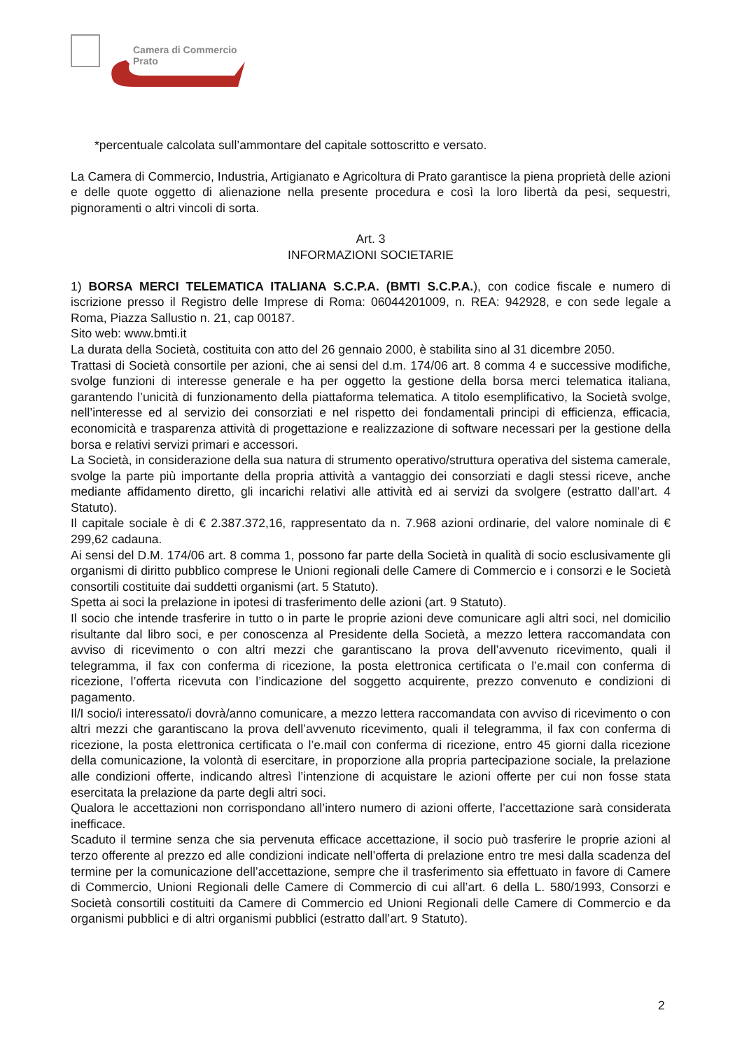Camera di Commercio
Prato
*percentuale calcolata sull’ammontare del capitale sottoscritto e versato.
La Camera di Commercio, Industria, Artigianato e Agricoltura di Prato garantisce la piena proprietà delle azioni e delle quote oggetto di alienazione nella presente procedura e così la loro libertà da pesi, sequestri, pignoramenti o altri vincoli di sorta.
Art. 3
INFORMAZIONI SOCIETARIE
1) BORSA MERCI TELEMATICA ITALIANA S.C.P.A. (BMTI S.C.P.A.), con codice fiscale e numero di iscrizione presso il Registro delle Imprese di Roma: 06044201009, n. REA: 942928, e con sede legale a Roma, Piazza Sallustio n. 21, cap 00187.
Sito web: www.bmti.it
La durata della Società, costituita con atto del 26 gennaio 2000, è stabilita sino al 31 dicembre 2050.
Trattasi di Società consortile per azioni, che ai sensi del d.m. 174/06 art. 8 comma 4 e successive modifiche, svolge funzioni di interesse generale e ha per oggetto la gestione della borsa merci telematica italiana, garantendo l’unicità di funzionamento della piattaforma telematica. A titolo esemplificativo, la Società svolge, nell’interesse ed al servizio dei consorziati e nel rispetto dei fondamentali principi di efficienza, efficacia, economicità e trasparenza attività di progettazione e realizzazione di software necessari per la gestione della borsa e relativi servizi primari e accessori.
La Società, in considerazione della sua natura di strumento operativo/struttura operativa del sistema camerale, svolge la parte più importante della propria attività a vantaggio dei consorziati e dagli stessi riceve, anche mediante affidamento diretto, gli incarichi relativi alle attività ed ai servizi da svolgere (estratto dall’art. 4 Statuto).
Il capitale sociale è di € 2.387.372,16, rappresentato da n. 7.968 azioni ordinarie, del valore nominale di € 299,62 cadauna.
Ai sensi del D.M. 174/06 art. 8 comma 1, possono far parte della Società in qualità di socio esclusivamente gli organismi di diritto pubblico comprese le Unioni regionali delle Camere di Commercio e i consorzi e le Società consortili costituite dai suddetti organismi (art. 5 Statuto).
Spetta ai soci la prelazione in ipotesi di trasferimento delle azioni (art. 9 Statuto).
Il socio che intende trasferire in tutto o in parte le proprie azioni deve comunicare agli altri soci, nel domicilio risultante dal libro soci, e per conoscenza al Presidente della Società, a mezzo lettera raccomandata con avviso di ricevimento o con altri mezzi che garantiscano la prova dell’avvenuto ricevimento, quali il telegramma, il fax con conferma di ricezione, la posta elettronica certificata o l’e.mail con conferma di ricezione, l’offerta ricevuta con l’indicazione del soggetto acquirente, prezzo convenuto e condizioni di pagamento.
Il/I socio/i interessato/i dovrà/anno comunicare, a mezzo lettera raccomandata con avviso di ricevimento o con altri mezzi che garantiscano la prova dell’avvenuto ricevimento, quali il telegramma, il fax con conferma di ricezione, la posta elettronica certificata o l’e.mail con conferma di ricezione, entro 45 giorni dalla ricezione della comunicazione, la volontà di esercitare, in proporzione alla propria partecipazione sociale, la prelazione alle condizioni offerte, indicando altresì l’intenzione di acquistare le azioni offerte per cui non fosse stata esercitata la prelazione da parte degli altri soci.
Qualora le accettazioni non corrispondano all’intero numero di azioni offerte, l’accettazione sarà considerata inefficace.
Scaduto il termine senza che sia pervenuta efficace accettazione, il socio può trasferire le proprie azioni al terzo offerente al prezzo ed alle condizioni indicate nell’offerta di prelazione entro tre mesi dalla scadenza del termine per la comunicazione dell’accettazione, sempre che il trasferimento sia effettuato in favore di Camere di Commercio, Unioni Regionali delle Camere di Commercio di cui all’art. 6 della L. 580/1993, Consorzi e Società consortili costituiti da Camere di Commercio ed Unioni Regionali delle Camere di Commercio e da organismi pubblici e di altri organismi pubblici (estratto dall’art. 9 Statuto).
2